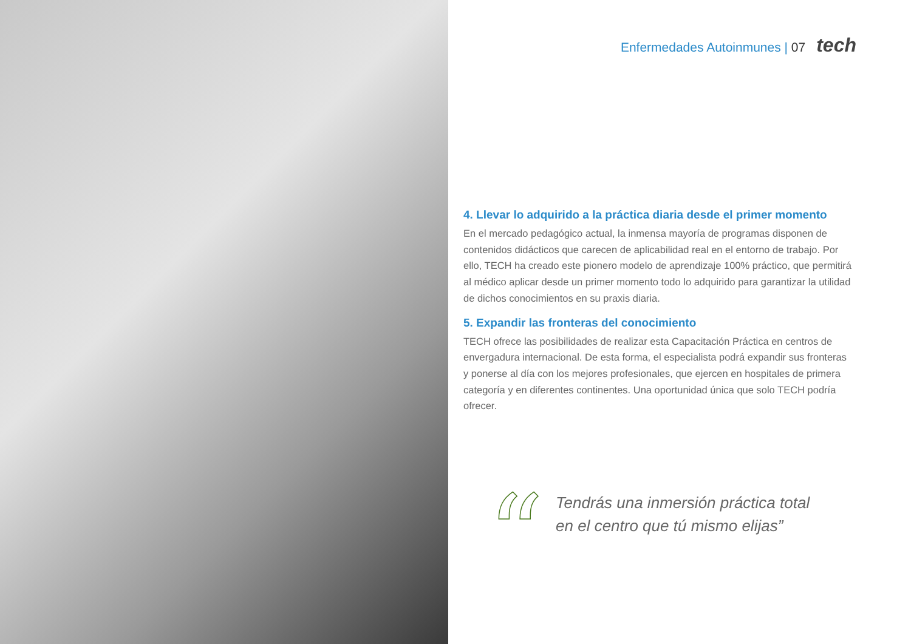Enfermedades Autoinmunes | 07 tech
4. Llevar lo adquirido a la práctica diaria desde el primer momento
En el mercado pedagógico actual, la inmensa mayoría de programas disponen de contenidos didácticos que carecen de aplicabilidad real en el entorno de trabajo. Por ello, TECH ha creado este pionero modelo de aprendizaje 100% práctico, que permitirá al médico aplicar desde un primer momento todo lo adquirido para garantizar la utilidad de dichos conocimientos en su praxis diaria.
5. Expandir las fronteras del conocimiento
TECH ofrece las posibilidades de realizar esta Capacitación Práctica en centros de envergadura internacional. De esta forma, el especialista podrá expandir sus fronteras y ponerse al día con los mejores profesionales, que ejercen en hospitales de primera categoría y en diferentes continentes. Una oportunidad única que solo TECH podría ofrecer.
“
Tendrás una inmersión práctica total
en el centro que tú mismo elijas”